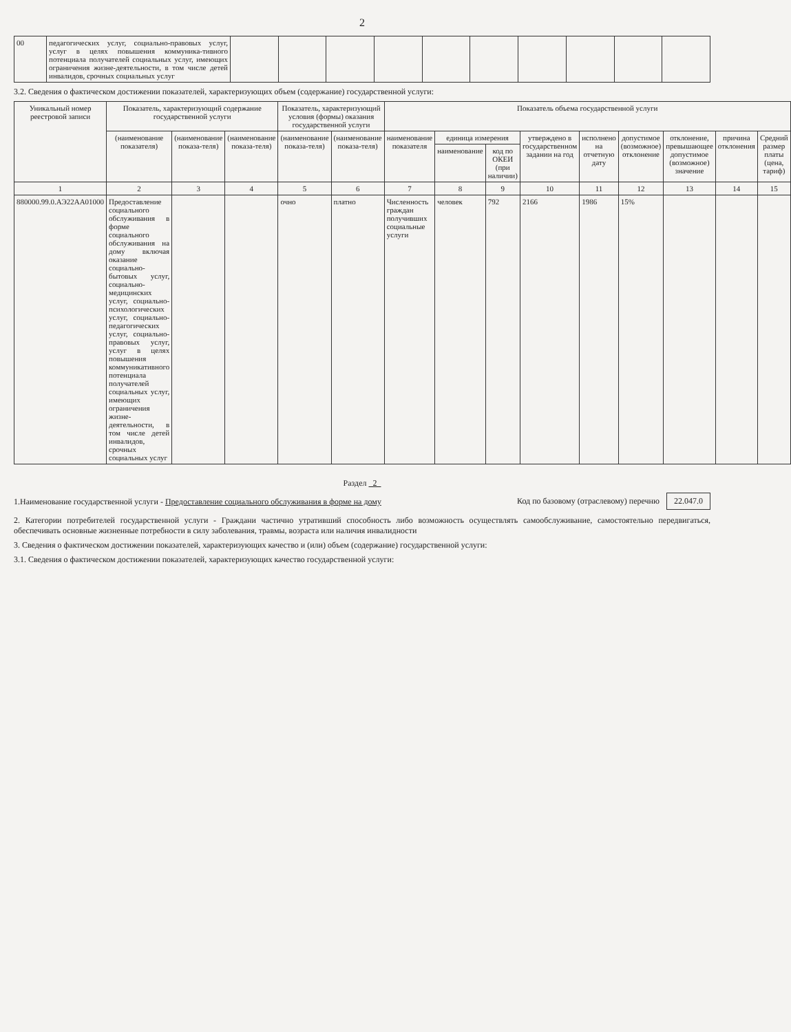2
| 00 | педагогических услуг, социально-правовых услуг, услуг в целях повышения коммуника-тивного потенциала получателей социальных услуг, имеющих ограничения жизне-деятельности, в том числе детей инвалидов, срочных социальных услуг | | | | | | | | | | |
3.2. Сведения о фактическом достижении показателей, характеризующих объем (содержание) государственной услуги:
| Уникальный номер реестровой записи | Показатель, характеризующий содержание государственной услуги | | | Показатель, характеризующий условия (формы) оказания государственной услуги | | Показатель объема государственной услуги | | | | | | | | |
| --- | --- | --- | --- | --- | --- | --- | --- | --- | --- | --- | --- | --- | --- | --- |
| | (наименование показателя) | (наименование показа-теля) | (наименование показа-теля) | (наименование показа-теля) | (наименование показа-теля) | наименование показателя | единица измерения | | утверждено в государственном задании на год | исполнено на отчетную дату | допустимое (возможное) отклонение | отклонение, превышающее допустимое (возможное) значение | причина отклонения | Средний размер платы (цена, тариф) |
| | | | | | | | наименование | код по ОКЕИ (при наличии) | | | | | | |
| 1 | 2 | 3 | 4 | 5 | 6 | 7 | 8 | 9 | 10 | 11 | 12 | 13 | 14 | 15 |
| 880000.99.0.АЭ22АА01000 | Предоставление социального обслуживания в форме социального обслуживания на дому включая оказание социально-бытовых услуг, социально-медицинских услуг, социально-психологических услуг, социально-педагогических услуг, социально-правовых услуг, услуг в целях повышения коммуникативного потенциала получателей социальных услуг, имеющих ограничения жизне-деятельности, в том числе детей инвалидов, срочных социальных услуг | | | очно | платно | Численность граждан получивших социальные услуги | человек | 792 | 2166 | 1986 | 15% | | | |
Раздел 2
1.Наименование государственной услуги - Предоставление социального обслуживания в форме на дому
Код по базовому (отраслевому) перечню 22.047.0
2. Категории потребителей государственной услуги - Граждани частично утративший способность либо возможность осуществлять самообслуживание, самостоятельно передвигаться, обеспечивать основные жизненные потребности в силу заболевания, травмы, возраста или наличия инвалидности
3. Сведения о фактическом достижении показателей, характеризующих качество и (или) объем (содержание) государственной услуги:
3.1. Сведения о фактическом достижении показателей, характеризующих качество государственной услуги: